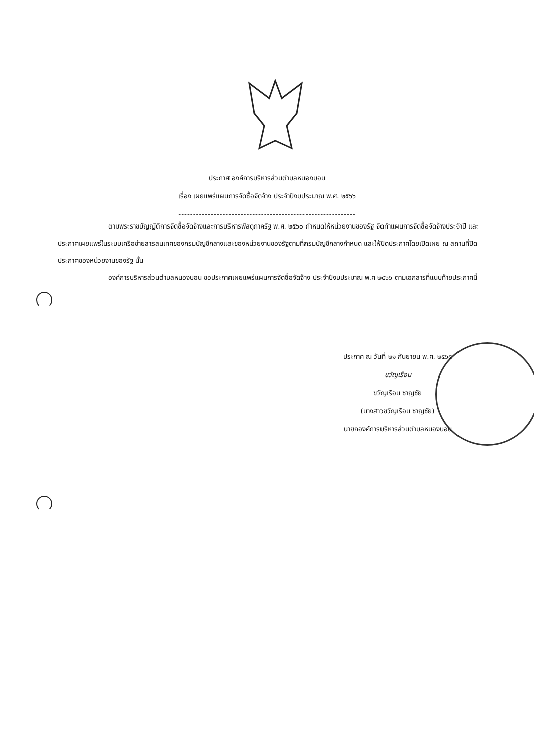ประกาศ องค์การบริหารส่วนตำบลหนองบอน
เรื่อง เผยแพร่แผนการจัดซื้อจัดจ้าง ประจำปีงบประมาณ พ.ศ. ๒๕๖๖
------------------------------------------------------------
ตามพระราชบัญญัติการจัดซื้อจัดจ้างและการบริหารพัสดุภาครัฐ พ.ศ. ๒๕๖๐ กำหนดให้หน่วยงานของรัฐ จัดทำแผนการจัดซื้อจัดจ้างประจำปี และประกาศเผยแพร่ในระบบเครือข่ายสารสนเทศของกรมบัญชีกลางและของหน่วยงานของรัฐตามที่กรมบัญชีกลางกำหนด และให้ปิดประกาศโดยเปิดเผย ณ สถานที่ปิดประกาศของหน่วยงานของรัฐ นั้น
องค์การบริหารส่วนตำบลหนองบอน ขอประกาศเผยแพร่แผนการจัดซื้อจัดจ้าง ประจำปีงบประมาณ พ.ศ ๒๕๖๖ ตามเอกสารที่แนบท้ายประกาศนี้
ประกาศ ณ วันที่ ๒๑ กันยายน พ.ศ. ๒๕๖๕
ขวัญเรือน
ขวัญเรือน ชาญชัย
(นางสาวขวัญเรือน ชาญชัย)
นายกองค์การบริหารส่วนตำบลหนองบอน